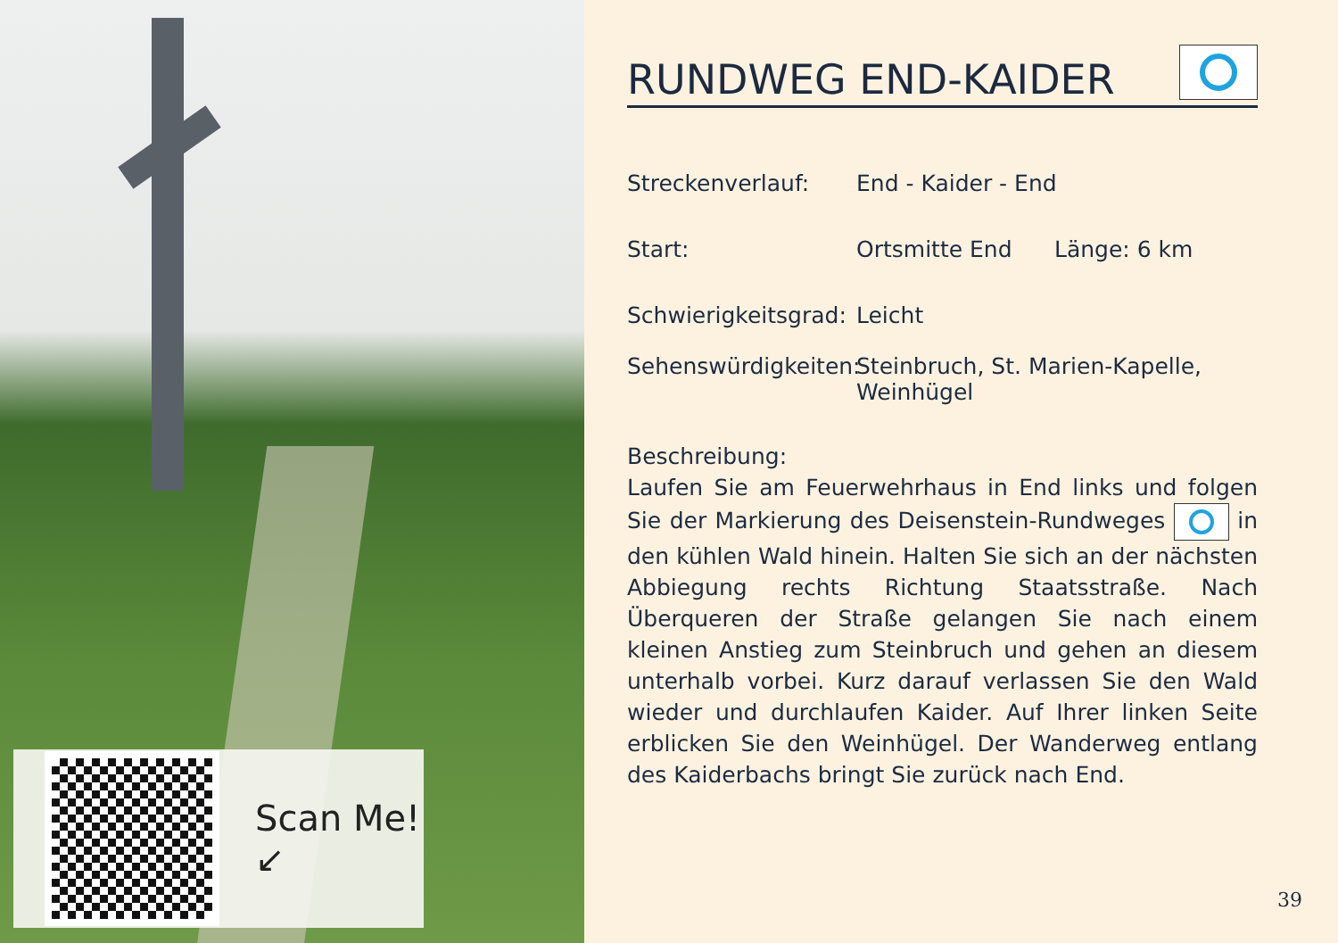Scan Me!
↙
RUNDWEG END-KAIDER
Streckenverlauf: End - Kaider - End
Start: Ortsmitte End Länge: 6 km
Schwierigkeitsgrad: Leicht
Sehenswürdigkeiten: Steinbruch, St. Marien-Kapelle, Weinhügel
Beschreibung:
Laufen Sie am Feuerwehrhaus in End links und folgen Sie der Markierung des Deisenstein-Rundweges in den kühlen Wald hinein. Halten Sie sich an der nächsten Abbiegung rechts Richtung Staatsstraße. Nach Überqueren der Straße gelangen Sie nach einem kleinen Anstieg zum Steinbruch und gehen an diesem unterhalb vorbei. Kurz darauf verlassen Sie den Wald wieder und durchlaufen Kaider. Auf Ihrer linken Seite erblicken Sie den Weinhügel. Der Wanderweg entlang des Kaiderbachs bringt Sie zurück nach End.
39